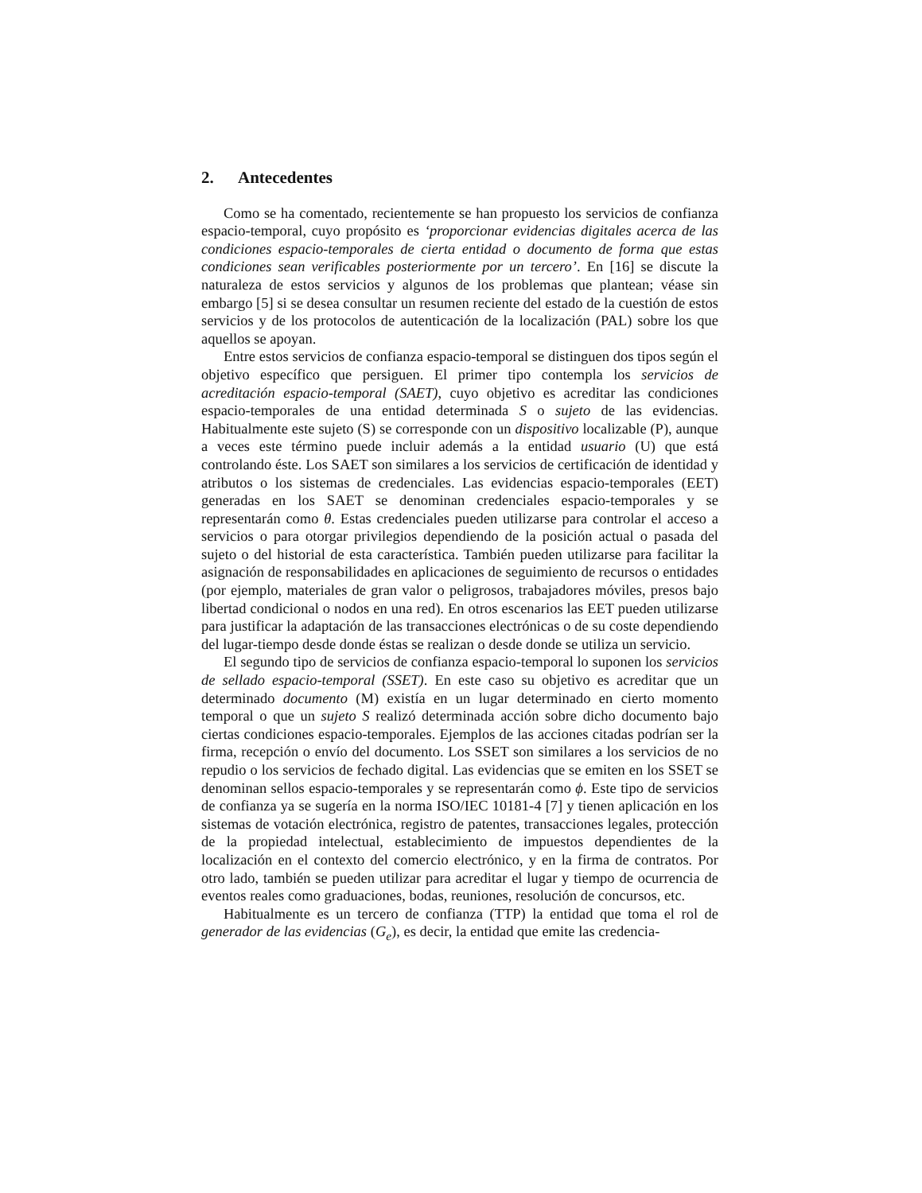2. Antecedentes
Como se ha comentado, recientemente se han propuesto los servicios de confianza espacio-temporal, cuyo propósito es ‘proporcionar evidencias digitales acerca de las condiciones espacio-temporales de cierta entidad o documento de forma que estas condiciones sean verificables posteriormente por un tercero’. En [16] se discute la naturaleza de estos servicios y algunos de los problemas que plantean; véase sin embargo [5] si se desea consultar un resumen reciente del estado de la cuestión de estos servicios y de los protocolos de autenticación de la localización (PAL) sobre los que aquellos se apoyan.
Entre estos servicios de confianza espacio-temporal se distinguen dos tipos según el objetivo específico que persiguen. El primer tipo contempla los servicios de acreditación espacio-temporal (SAET), cuyo objetivo es acreditar las condiciones espacio-temporales de una entidad determinada S o sujeto de las evidencias. Habitualmente este sujeto (S) se corresponde con un dispositivo localizable (P), aunque a veces este término puede incluir además a la entidad usuario (U) que está controlando éste. Los SAET son similares a los servicios de certificación de identidad y atributos o los sistemas de credenciales. Las evidencias espacio-temporales (EET) generadas en los SAET se denominan credenciales espacio-temporales y se representarán como θ. Estas credenciales pueden utilizarse para controlar el acceso a servicios o para otorgar privilegios dependiendo de la posición actual o pasada del sujeto o del historial de esta característica. También pueden utilizarse para facilitar la asignación de responsabilidades en aplicaciones de seguimiento de recursos o entidades (por ejemplo, materiales de gran valor o peligrosos, trabajadores móviles, presos bajo libertad condicional o nodos en una red). En otros escenarios las EET pueden utilizarse para justificar la adaptación de las transacciones electrónicas o de su coste dependiendo del lugar-tiempo desde donde éstas se realizan o desde donde se utiliza un servicio.
El segundo tipo de servicios de confianza espacio-temporal lo suponen los servicios de sellado espacio-temporal (SSET). En este caso su objetivo es acreditar que un determinado documento (M) existía en un lugar determinado en cierto momento temporal o que un sujeto S realizó determinada acción sobre dicho documento bajo ciertas condiciones espacio-temporales. Ejemplos de las acciones citadas podrían ser la firma, recepción o envío del documento. Los SSET son similares a los servicios de no repudio o los servicios de fechado digital. Las evidencias que se emiten en los SSET se denominan sellos espacio-temporales y se representarán como ϕ. Este tipo de servicios de confianza ya se sugería en la norma ISO/IEC 10181-4 [7] y tienen aplicación en los sistemas de votación electrónica, registro de patentes, transacciones legales, protección de la propiedad intelectual, establecimiento de impuestos dependientes de la localización en el contexto del comercio electrónico, y en la firma de contratos. Por otro lado, también se pueden utilizar para acreditar el lugar y tiempo de ocurrencia de eventos reales como graduaciones, bodas, reuniones, resolución de concursos, etc.
Habitualmente es un tercero de confianza (TTP) la entidad que toma el rol de generador de las evidencias (G<sub>e</sub>), es decir, la entidad que emite las credencia-